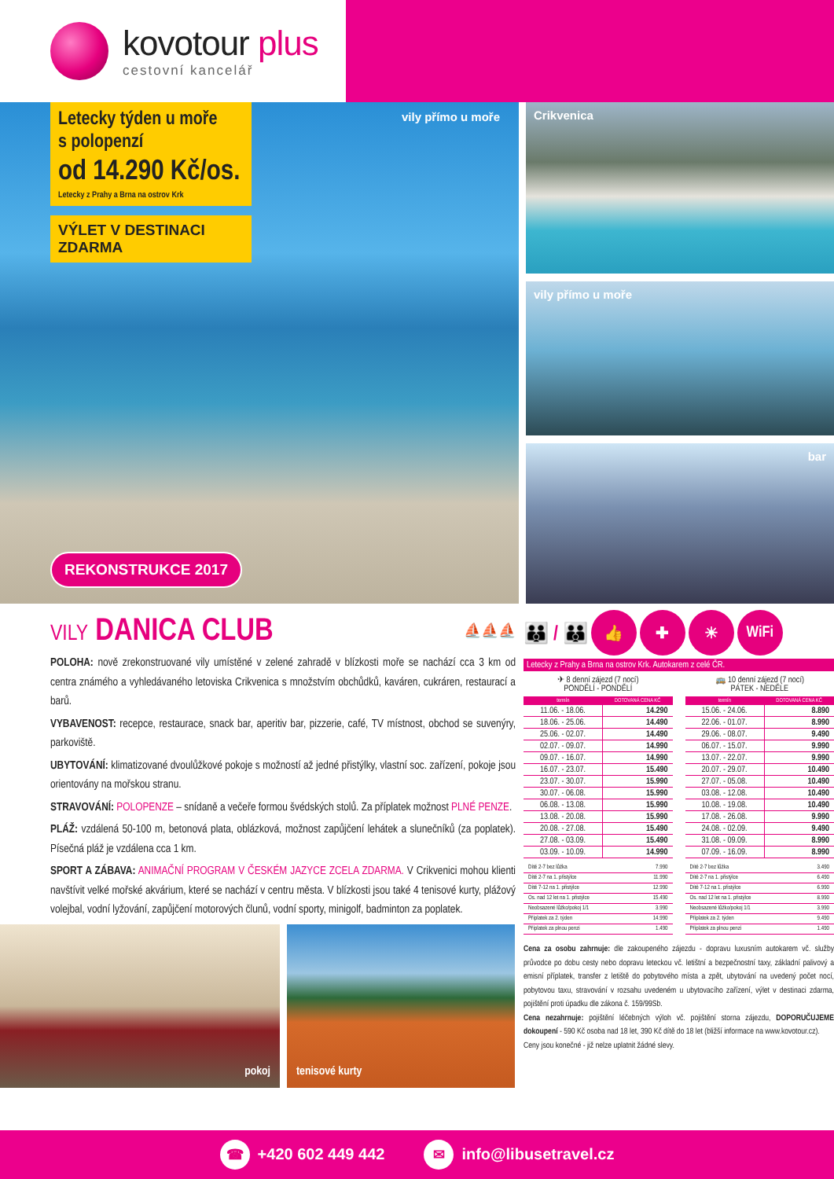kovotour plus
cestovní kancelář
Letecky týden u moře
s polopenzí
od 14.290 Kč/os.
Letecky z Prahy a Brna na ostrov Krk
VÝLET V DESTINACI ZDARMA
vily přímo u moře
REKONSTRUKCE 2017
Crikvenica
vily přímo u moře
bar
VILY DANICA CLUB ⛵⛵⛵
POLOHA: nově zrekonstruované vily umístěné v zelené zahradě v blízkosti moře se nachází cca 3 km od centra známého a vyhledávaného letoviska Crikvenica s množstvím obchůdků, kaváren, cukráren, restaurací a barů.
VYBAVENOST: recepce, restaurace, snack bar, aperitiv bar, pizzerie, café, TV místnost, obchod se suvenýry, parkoviště.
UBYTOVÁNÍ: klimatizované dvoulůžkové pokoje s možností až jedné přistýlky, vlastní soc. zařízení, pokoje jsou orientovány na mořskou stranu.
STRAVOVÁNÍ: POLOPENZE – snídaně a večeře formou švédských stolů. Za příplatek možnost PLNÉ PENZE.
PLÁŽ: vzdálená 50-100 m, betonová plata, oblázková, možnost zapůjčení lehátek a slunečníků (za poplatek). Písečná pláž je vzdálena cca 1 km.
SPORT A ZÁBAVA: ANIMAČNÍ PROGRAM V ČESKÉM JAZYCE ZCELA ZDARMA. V Crikvenici mohou klienti navštívit velké mořské akvárium, které se nachází v centru města. V blízkosti jsou také 4 tenisové kurty, plážový volejbal, vodní lyžování, zapůjčení motorových člunů, vodní sporty, minigolf, badminton za poplatek.
pokoj tenisové kurty
👪 / 👪
👍 ✚ ☀ WiFi
Letecky z Prahy a Brna na ostrov Krk. Autokarem z celé ČR.
✈ 8 denní zájezd (7 nocí)
PONDĚLÍ - PONDĚLÍ
| termín | DOTOVANÁ CENA KČ |
| --- | --- |
| 11.06. - 18.06. | 14.290 |
| 18.06. - 25.06. | 14.490 |
| 25.06. - 02.07. | 14.490 |
| 02.07. - 09.07. | 14.990 |
| 09.07. - 16.07. | 14.990 |
| 16.07. - 23.07. | 15.490 |
| 23.07. - 30.07. | 15.990 |
| 30.07. - 06.08. | 15.990 |
| 06.08. - 13.08. | 15.990 |
| 13.08. - 20.08. | 15.990 |
| 20.08. - 27.08. | 15.490 |
| 27.08. - 03.09. | 15.490 |
| 03.09. - 10.09. | 14.990 |
| Dítě 2-7 bez lůžka | 7.990 |
| Dítě 2-7 na 1. přistýlce | 11.990 |
| Dítě 7-12 na 1. přistýlce | 12.990 |
| Os. nad 12 let na 1. přistýlce | 15.490 |
| Neobsazené lůžko/pokoj 1/1 | 3.990 |
| Příplatek za 2. týden | 14.990 |
| Příplatek za plnou penzi | 1.490 |
🚌 10 denní zájezd (7 nocí)
PÁTEK - NEDĚLE
| termín | DOTOVANÁ CENA KČ |
| --- | --- |
| 15.06. - 24.06. | 8.890 |
| 22.06. - 01.07. | 8.990 |
| 29.06. - 08.07. | 9.490 |
| 06.07. - 15.07. | 9.990 |
| 13.07. - 22.07. | 9.990 |
| 20.07. - 29.07. | 10.490 |
| 27.07. - 05.08. | 10.490 |
| 03.08. - 12.08. | 10.490 |
| 10.08. - 19.08. | 10.490 |
| 17.08. - 26.08. | 9.990 |
| 24.08. - 02.09. | 9.490 |
| 31.08. - 09.09. | 8.990 |
| 07.09. - 16.09. | 8.990 |
| Dítě 2-7 bez lůžka | 3.490 |
| Dítě 2-7 na 1. přistýlce | 6.490 |
| Dítě 7-12 na 1. přistýlce | 6.990 |
| Os. nad 12 let na 1. přistýlce | 8.990 |
| Neobsazené lůžko/pokoj 1/1 | 3.990 |
| Příplatek za 2. týden | 9.490 |
| Příplatek za plnou penzi | 1.490 |
Cena za osobu zahrnuje: dle zakoupeného zájezdu - dopravu luxusním autokarem vč. služby průvodce po dobu cesty nebo dopravu leteckou vč. letištní a bezpečnostní taxy, základní palivový a emisní příplatek, transfer z letiště do pobytového místa a zpět, ubytování na uvedený počet nocí, pobytovou taxu, stravování v rozsahu uvedeném u ubytovacího zařízení, výlet v destinaci zdarma, pojištění proti úpadku dle zákona č. 159/99Sb.
Cena nezahrnuje: pojištění léčebných výloh vč. pojištění storna zájezdu, DOPORUČUJEME dokoupení - 590 Kč osoba nad 18 let, 390 Kč dítě do 18 let (bližší informace na www.kovotour.cz).
Ceny jsou konečné - již nelze uplatnit žádné slevy.
☎ +420 602 449 442
✉ info@libusetravel.cz